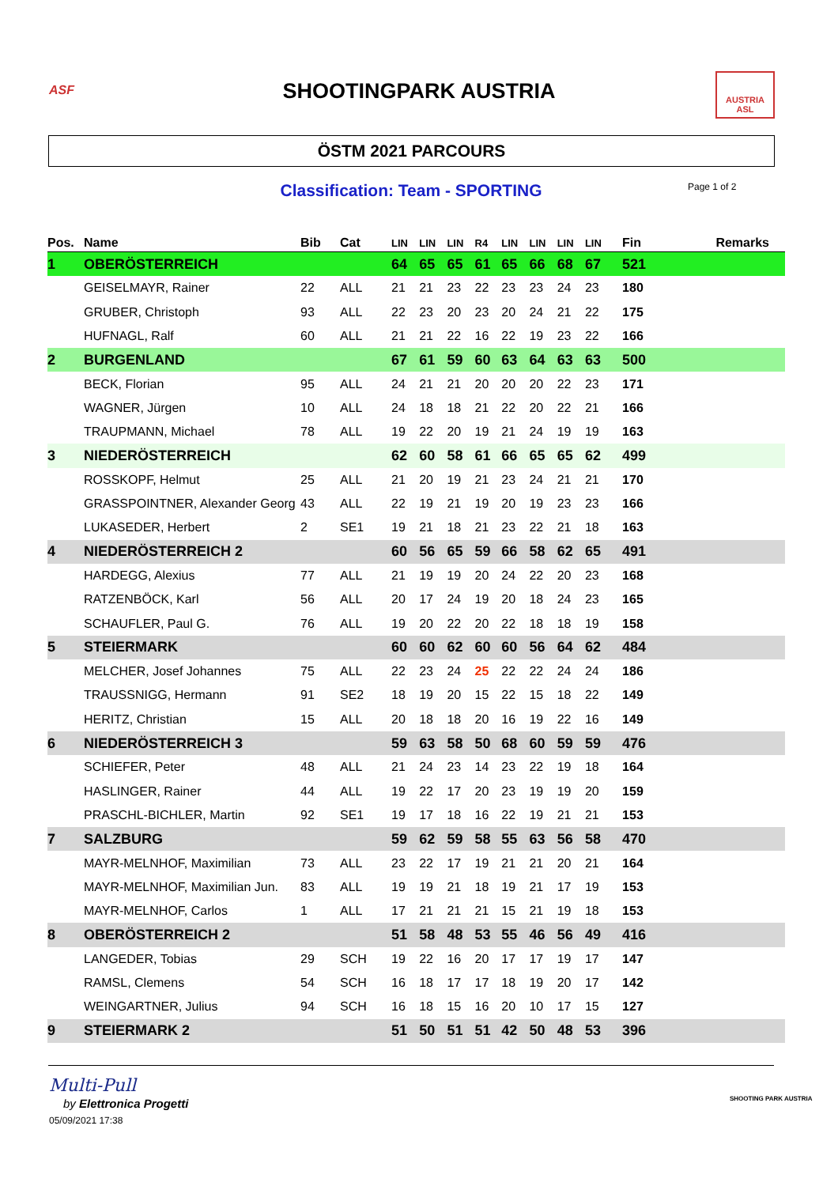ASF
SHOOTINGPARK AUSTRIA
AUSTRIA ASL
ÖSTM 2021 PARCOURS
Classification: Team - SPORTING Page 1 of 2
| Pos. | Name | Bib | Cat | LIN | LIN | LIN | R4 | LIN | LIN | LIN | LIN | Fin | Remarks |
| --- | --- | --- | --- | --- | --- | --- | --- | --- | --- | --- | --- | --- | --- |
| 1 | OBERÖSTERREICH | | | 64 | 65 | 65 | 61 | 65 | 66 | 68 | 67 | 521 | |
| | GEISELMAYR, Rainer | 22 | ALL | 21 | 21 | 23 | 22 | 23 | 23 | 24 | 23 | 180 | |
| | GRUBER, Christoph | 93 | ALL | 22 | 23 | 20 | 23 | 20 | 24 | 21 | 22 | 175 | |
| | HUFNAGL, Ralf | 60 | ALL | 21 | 21 | 22 | 16 | 22 | 19 | 23 | 22 | 166 | |
| 2 | BURGENLAND | | | 67 | 61 | 59 | 60 | 63 | 64 | 63 | 63 | 500 | |
| | BECK, Florian | 95 | ALL | 24 | 21 | 21 | 20 | 20 | 20 | 22 | 23 | 171 | |
| | WAGNER, Jürgen | 10 | ALL | 24 | 18 | 18 | 21 | 22 | 20 | 22 | 21 | 166 | |
| | TRAUPMANN, Michael | 78 | ALL | 19 | 22 | 20 | 19 | 21 | 24 | 19 | 19 | 163 | |
| 3 | NIEDERÖSTERREICH | | | 62 | 60 | 58 | 61 | 66 | 65 | 65 | 62 | 499 | |
| | ROSSKOPF, Helmut | 25 | ALL | 21 | 20 | 19 | 21 | 23 | 24 | 21 | 21 | 170 | |
| | GRASSPOINTNER, Alexander Georg | 43 | ALL | 22 | 19 | 21 | 19 | 20 | 19 | 23 | 23 | 166 | |
| | LUKASEDER, Herbert | 2 | SE1 | 19 | 21 | 18 | 21 | 23 | 22 | 21 | 18 | 163 | |
| 4 | NIEDERÖSTERREICH 2 | | | 60 | 56 | 65 | 59 | 66 | 58 | 62 | 65 | 491 | |
| | HARDEGG, Alexius | 77 | ALL | 21 | 19 | 19 | 20 | 24 | 22 | 20 | 23 | 168 | |
| | RATZENBÖCK, Karl | 56 | ALL | 20 | 17 | 24 | 19 | 20 | 18 | 24 | 23 | 165 | |
| | SCHAUFLER, Paul G. | 76 | ALL | 19 | 20 | 22 | 20 | 22 | 18 | 18 | 19 | 158 | |
| 5 | STEIERMARK | | | 60 | 60 | 62 | 60 | 60 | 56 | 64 | 62 | 484 | |
| | MELCHER, Josef Johannes | 75 | ALL | 22 | 23 | 24 | 25 | 22 | 22 | 24 | 24 | 186 | |
| | TRAUSSNIGG, Hermann | 91 | SE2 | 18 | 19 | 20 | 15 | 22 | 15 | 18 | 22 | 149 | |
| | HERITZ, Christian | 15 | ALL | 20 | 18 | 18 | 20 | 16 | 19 | 22 | 16 | 149 | |
| 6 | NIEDERÖSTERREICH 3 | | | 59 | 63 | 58 | 50 | 68 | 60 | 59 | 59 | 476 | |
| | SCHIEFER, Peter | 48 | ALL | 21 | 24 | 23 | 14 | 23 | 22 | 19 | 18 | 164 | |
| | HASLINGER, Rainer | 44 | ALL | 19 | 22 | 17 | 20 | 23 | 19 | 19 | 20 | 159 | |
| | PRASCHL-BICHLER, Martin | 92 | SE1 | 19 | 17 | 18 | 16 | 22 | 19 | 21 | 21 | 153 | |
| 7 | SALZBURG | | | 59 | 62 | 59 | 58 | 55 | 63 | 56 | 58 | 470 | |
| | MAYR-MELNHOF, Maximilian | 73 | ALL | 23 | 22 | 17 | 19 | 21 | 21 | 20 | 21 | 164 | |
| | MAYR-MELNHOF, Maximilian Jun. | 83 | ALL | 19 | 19 | 21 | 18 | 19 | 21 | 17 | 19 | 153 | |
| | MAYR-MELNHOF, Carlos | 1 | ALL | 17 | 21 | 21 | 21 | 15 | 21 | 19 | 18 | 153 | |
| 8 | OBERÖSTERREICH 2 | | | 51 | 58 | 48 | 53 | 55 | 46 | 56 | 49 | 416 | |
| | LANGEDER, Tobias | 29 | SCH | 19 | 22 | 16 | 20 | 17 | 17 | 19 | 17 | 147 | |
| | RAMSL, Clemens | 54 | SCH | 16 | 18 | 17 | 17 | 18 | 19 | 20 | 17 | 142 | |
| | WEINGARTNER, Julius | 94 | SCH | 16 | 18 | 15 | 16 | 20 | 10 | 17 | 15 | 127 | |
| 9 | STEIERMARK 2 | | | 51 | 50 | 51 | 51 | 42 | 50 | 48 | 53 | 396 | |
Multi-Pull
by Elettronica Progetti
05/09/2021 17:38
SHOOTING PARK AUSTRIA